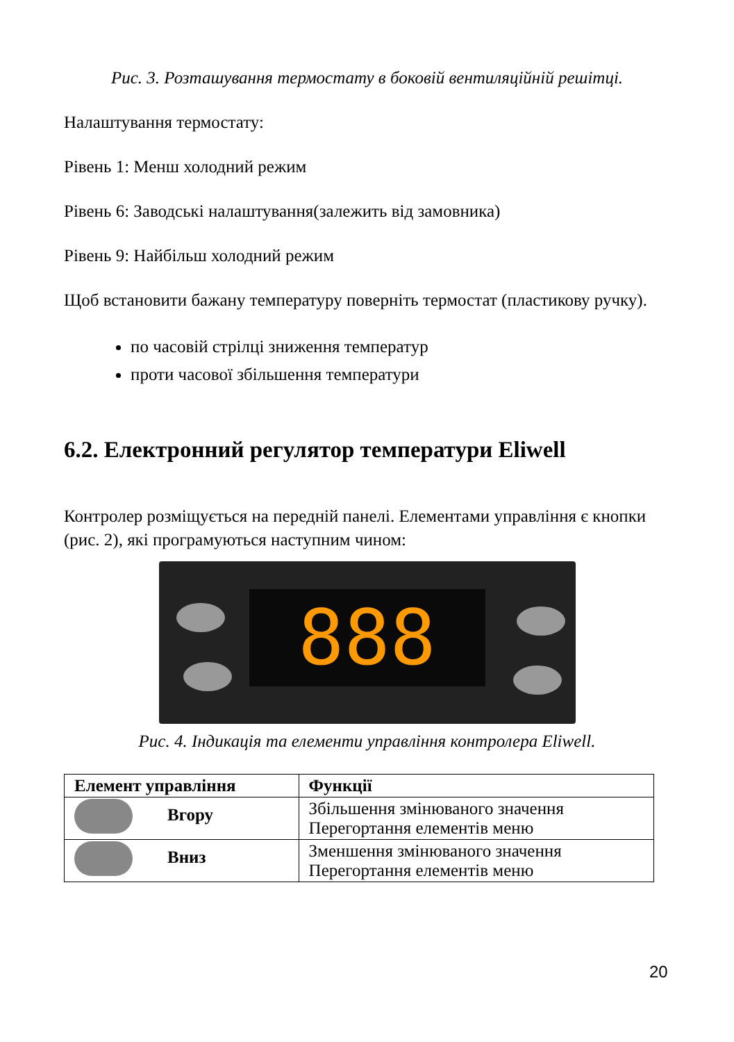Рис. 3. Розташування термостату в боковій вентиляційній решітці.
Налаштування термостату:
Рівень 1: Менш холодний режим
Рівень 6: Заводські налаштування(залежить від замовника)
Рівень 9: Найбільш холодний режим
Щоб встановити бажану температуру поверніть термостат (пластикову ручку).
по часовій стрілці зниження температур
проти часової збільшення температури
6.2. Електронний регулятор температури Eliwell
Контролер розміщується на передній панелі. Елементами управління є кнопки (рис. 2), які програмуються наступним чином:
888
Рис. 4. Індикація та елементи управління контролера Eliwell.
| Елемент управління | Функції |
| --- | --- |
| Вгору | Збільшення змінюваного значення Перегортання елементів меню |
| Вниз | Зменшення змінюваного значення Перегортання елементів меню |
20